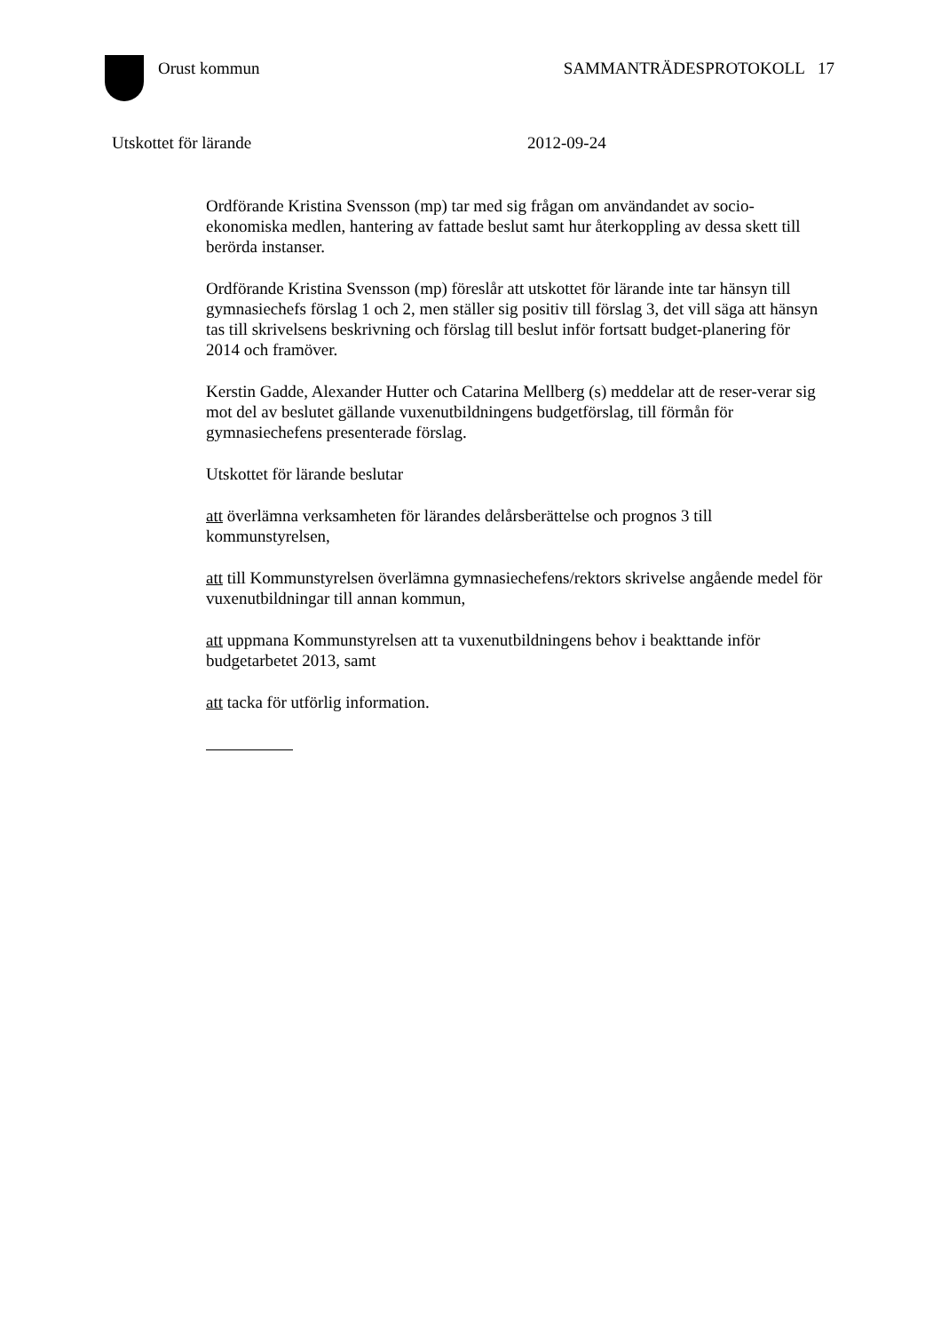Orust kommun SAMMANTRÄDESPROTOKOLL 17
Utskottet för lärande 2012-09-24
Ordförande Kristina Svensson (mp) tar med sig frågan om användandet av socio-ekonomiska medlen, hantering av fattade beslut samt hur återkoppling av dessa skett till berörda instanser.
Ordförande Kristina Svensson (mp) föreslår att utskottet för lärande inte tar hänsyn till gymnasiechefs förslag 1 och 2, men ställer sig positiv till förslag 3, det vill säga att hänsyn tas till skrivelsens beskrivning och förslag till beslut inför fortsatt budget-planering för 2014 och framöver.
Kerstin Gadde, Alexander Hutter och Catarina Mellberg (s) meddelar att de reser-verar sig mot del av beslutet gällande vuxenutbildningens budgetförslag, till förmån för gymnasiechefens presenterade förslag.
Utskottet för lärande beslutar
att överlämna verksamheten för lärandes delårsberättelse och prognos 3 till kommunstyrelsen,
att till Kommunstyrelsen överlämna gymnasiechefens/rektors skrivelse angående medel för vuxenutbildningar till annan kommun,
att uppmana Kommunstyrelsen att ta vuxenutbildningens behov i beakttande inför budgetarbetet 2013, samt
att tacka för utförlig information.